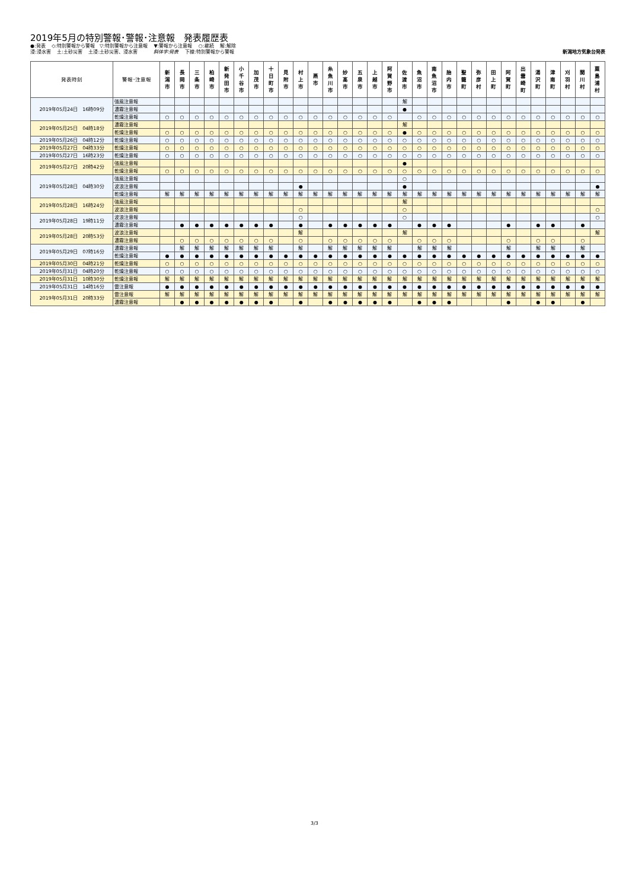2019年5月の特別警報･警報･注意報　発表履歴表
●:発表　 ◇:特別警報から警報　▽:特別警報から注意報　 ▼:警報から注意報　 ○:継続　 解:解除
浸:浸水害　 土:土砂災害　 土浸:土砂災害、浸水害　　　 斜体字:発表　 下線:特別警報から警報
新潟地方気象台発表
| 発表時刻 | 警報･注意報 | 新 潟 市 | 長 岡 市 | 三 条 市 | 柏 崎 市 | 新 発 田 市 | 小 千 谷 市 | 加 茂 市 | 十 日 町 市 | 見 附 市 | 村 上 市 | 燕 市 | 糸 魚 川 市 | 妙 高 市 | 五 泉 市 | 上 越 市 | 阿 賀 野 市 | 佐 渡 市 | 魚 沼 市 | 南 魚 沼 市 | 胎 内 市 | 聖 籠 町 | 弥 彦 村 | 田 上 町 | 阿 賀 町 | 出 雲 崎 町 | 湯 沢 町 | 津 南 町 | 刈 羽 村 | 関 川 村 | 粟 島 浦 村 |
| --- | --- | --- | --- | --- | --- | --- | --- | --- | --- | --- | --- | --- | --- | --- | --- | --- | --- | --- | --- | --- | --- | --- | --- | --- | --- | --- | --- | --- | --- | --- | --- |
| 2019年05月24日 16時09分 | 強風注意報 | | | | | | | | | | | | | | | | | 解 | | | | | | | | | | | | | |
| | 濃霧注意報 | | | | | | | | | | | | | | | | | ● | | | | | | | | | | | | | |
| | 乾燥注意報 | ○ | ○ | ○ | ○ | ○ | ○ | ○ | ○ | ○ | ○ | ○ | ○ | ○ | ○ | ○ | ○ | | ○ | ○ | ○ | ○ | ○ | ○ | ○ | ○ | ○ | ○ | ○ | ○ | ○ |
| 2019年05月25日 04時18分 | 濃霧注意報 | | | | | | | | | | | | | | | | | 解 | | | | | | | | | | | | | |
| | 乾燥注意報 | ○ | ○ | ○ | ○ | ○ | ○ | ○ | ○ | ○ | ○ | ○ | ○ | ○ | ○ | ○ | ○ | ● | ○ | ○ | ○ | ○ | ○ | ○ | ○ | ○ | ○ | ○ | ○ | ○ | ○ |
| 2019年05月26日 04時12分 | 乾燥注意報 | ○ | ○ | ○ | ○ | ○ | ○ | ○ | ○ | ○ | ○ | ○ | ○ | ○ | ○ | ○ | ○ | ○ | ○ | ○ | ○ | ○ | ○ | ○ | ○ | ○ | ○ | ○ | ○ | ○ | ○ |
| 2019年05月27日 04時33分 | 乾燥注意報 | ○ | ○ | ○ | ○ | ○ | ○ | ○ | ○ | ○ | ○ | ○ | ○ | ○ | ○ | ○ | ○ | ○ | ○ | ○ | ○ | ○ | ○ | ○ | ○ | ○ | ○ | ○ | ○ | ○ | ○ |
| 2019年05月27日 16時23分 | 乾燥注意報 | ○ | ○ | ○ | ○ | ○ | ○ | ○ | ○ | ○ | ○ | ○ | ○ | ○ | ○ | ○ | ○ | ○ | ○ | ○ | ○ | ○ | ○ | ○ | ○ | ○ | ○ | ○ | ○ | ○ | ○ |
| 2019年05月27日 20時42分 | 強風注意報 | | | | | | | | | | | | | | | | | ● | | | | | | | | | | | | | |
| | 乾燥注意報 | ○ | ○ | ○ | ○ | ○ | ○ | ○ | ○ | ○ | ○ | ○ | ○ | ○ | ○ | ○ | ○ | ○ | ○ | ○ | ○ | ○ | ○ | ○ | ○ | ○ | ○ | ○ | ○ | ○ | ○ |
| 2019年05月28日 04時30分 | 強風注意報 | | | | | | | | | | | | | | | | | ○ | | | | | | | | | | | | | |
| | 波浪注意報 | | | | | | | | | | ● | | | | | | | ● | | | | | | | | | | | | | ● |
| | 乾燥注意報 | 解 | 解 | 解 | 解 | 解 | 解 | 解 | 解 | 解 | 解 | 解 | 解 | 解 | 解 | 解 | 解 | 解 | 解 | 解 | 解 | 解 | 解 | 解 | 解 | 解 | 解 | 解 | 解 | 解 | 解 |
| 2019年05月28日 16時24分 | 強風注意報 | | | | | | | | | | | | | | | | | 解 | | | | | | | | | | | | | |
| | 波浪注意報 | | | | | | | | | | ○ | | | | | | | ○ | | | | | | | | | | | | | ○ |
| 2019年05月28日 19時11分 | 波浪注意報 | | | | | | | | | | ○ | | | | | | | ○ | | | | | | | | | | | | | ○ |
| | 濃霧注意報 | | ● | ● | ● | ● | ● | ● | ● | | ● | | ● | ● | ● | ● | ● | | ● | ● | ● | | | | ● | | ● | ● | | ● | |
| 2019年05月28日 20時53分 | 波浪注意報 | | | | | | | | | | 解 | | | | | | | 解 | | | | | | | | | | | | | 解 |
| | 濃霧注意報 | | ○ | ○ | ○ | ○ | ○ | ○ | ○ | | ○ | | ○ | ○ | ○ | ○ | ○ | | ○ | ○ | ○ | | | | ○ | | ○ | ○ | | ○ | |
| 2019年05月29日 07時16分 | 濃霧注意報 | | 解 | 解 | 解 | 解 | 解 | 解 | 解 | | 解 | | 解 | 解 | 解 | 解 | 解 | | 解 | 解 | 解 | | | | 解 | | 解 | 解 | | 解 | |
| | 乾燥注意報 | ● | ● | ● | ● | ● | ● | ● | ● | ● | ● | ● | ● | ● | ● | ● | ● | ● | ● | ● | ● | ● | ● | ● | ● | ● | ● | ● | ● | ● | ● |
| 2019年05月30日 04時21分 | 乾燥注意報 | ○ | ○ | ○ | ○ | ○ | ○ | ○ | ○ | ○ | ○ | ○ | ○ | ○ | ○ | ○ | ○ | ○ | ○ | ○ | ○ | ○ | ○ | ○ | ○ | ○ | ○ | ○ | ○ | ○ | ○ |
| 2019年05月31日 04時20分 | 乾燥注意報 | ○ | ○ | ○ | ○ | ○ | ○ | ○ | ○ | ○ | ○ | ○ | ○ | ○ | ○ | ○ | ○ | ○ | ○ | ○ | ○ | ○ | ○ | ○ | ○ | ○ | ○ | ○ | ○ | ○ | ○ |
| 2019年05月31日 10時30分 | 乾燥注意報 | 解 | 解 | 解 | 解 | 解 | 解 | 解 | 解 | 解 | 解 | 解 | 解 | 解 | 解 | 解 | 解 | 解 | 解 | 解 | 解 | 解 | 解 | 解 | 解 | 解 | 解 | 解 | 解 | 解 | 解 |
| 2019年05月31日 14時16分 | 雷注意報 | ● | ● | ● | ● | ● | ● | ● | ● | ● | ● | ● | ● | ● | ● | ● | ● | ● | ● | ● | ● | ● | ● | ● | ● | ● | ● | ● | ● | ● | ● |
| 2019年05月31日 20時33分 | 雷注意報 | 解 | 解 | 解 | 解 | 解 | 解 | 解 | 解 | 解 | 解 | 解 | 解 | 解 | 解 | 解 | 解 | 解 | 解 | 解 | 解 | 解 | 解 | 解 | 解 | 解 | 解 | 解 | 解 | 解 | 解 |
| | 濃霧注意報 | | ● | ● | ● | ● | ● | ● | ● | | ● | | ● | ● | ● | ● | ● | | ● | ● | ● | | | | ● | | ● | ● | | ● | |
3/3